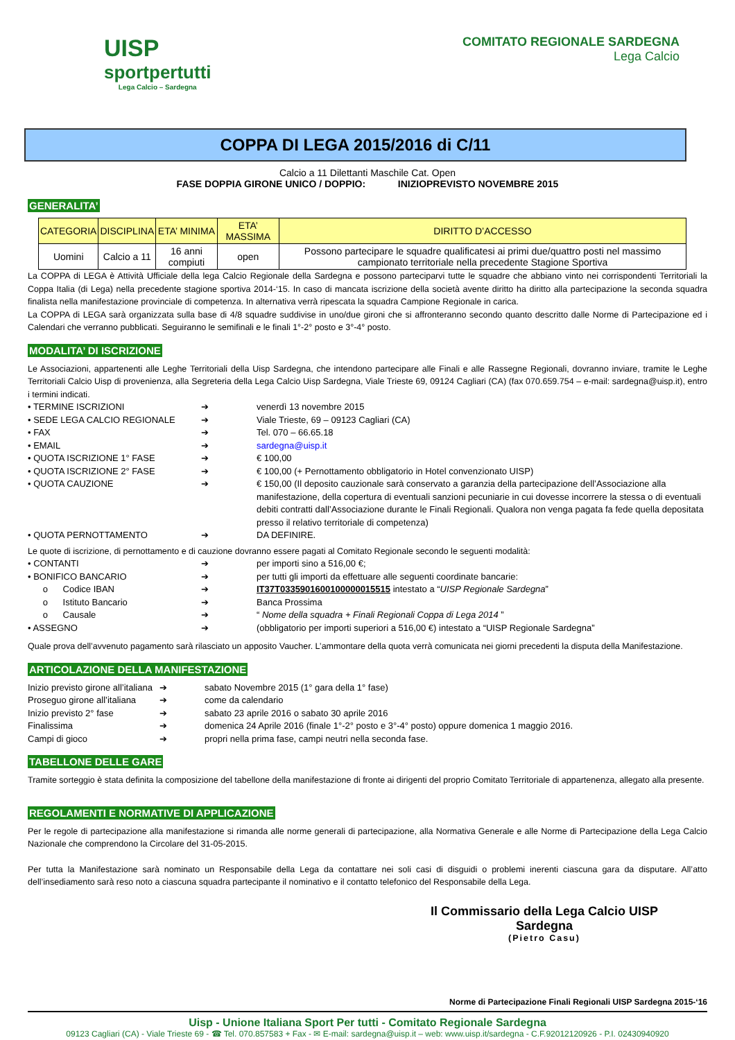UISP
sportpertutti
Lega Calcio – Sardegna
COMITATO REGIONALE SARDEGNA
Lega Calcio
COPPA DI LEGA 2015/2016 di C/11
Calcio a 11 Dilettanti Maschile Cat. Open
FASE DOPPIA GIRONE UNICO / DOPPIO: INIZIOPREVISTO NOVEMBRE 2015
GENERALITA’
| CATEGORIA | DISCIPLINA | ETA’ MINIMA | ETA’ MASSIMA | DIRITTO D’ACCESSO |
| --- | --- | --- | --- | --- |
| Uomini | Calcio a 11 | 16 anni compiuti | open | Possono partecipare le squadre qualificatesi ai primi due/quattro posti nel massimo campionato territoriale nella precedente Stagione Sportiva |
La COPPA di LEGA è Attività Ufficiale della lega Calcio Regionale della Sardegna e possono parteciparvi tutte le squadre che abbiano vinto nei corrispondenti Territoriali la Coppa Italia (di Lega) nella precedente stagione sportiva 2014-‘15. In caso di mancata iscrizione della società avente diritto ha diritto alla partecipazione la seconda squadra finalista nella manifestazione provinciale di competenza. In alternativa verrà ripescata la squadra Campione Regionale in carica.
La COPPA di LEGA sarà organizzata sulla base di 4/8 squadre suddivise in uno/due gironi che si affronteranno secondo quanto descritto dalle Norme di Partecipazione ed i Calendari che verranno pubblicati. Seguiranno le semifinali e le finali 1°-2° posto e 3°-4° posto.
MODALITA’ DI ISCRIZIONE
Le Associazioni, appartenenti alle Leghe Territoriali della Uisp Sardegna, che intendono partecipare alle Finali e alle Rassegne Regionali, dovranno inviare, tramite le Leghe Territoriali Calcio Uisp di provenienza, alla Segreteria della Lega Calcio Uisp Sardegna, Viale Trieste 69, 09124 Cagliari (CA) (fax 070.659.754 – e-mail: sardegna@uisp.it), entro i termini indicati.
| • TERMINE ISCRIZIONI | ➔ | venerdì 13 novembre 2015 |
| • SEDE LEGA CALCIO REGIONALE | ➔ | Viale Trieste, 69 – 09123 Cagliari (CA) |
| • FAX | ➔ | Tel. 070 – 66.65.18 |
| • EMAIL | ➔ | sardegna@uisp.it |
| • QUOTA ISCRIZIONE 1° FASE | ➔ | € 100,00 |
| • QUOTA ISCRIZIONE 2° FASE | ➔ | € 100,00 (+ Pernottamento obbligatorio in Hotel convenzionato UISP) |
| • QUOTA CAUZIONE | ➔ | € 150,00 (Il deposito cauzionale sarà conservato a garanzia della partecipazione dell’Associazione alla manifestazione, della copertura di eventuali sanzioni pecuniarie in cui dovesse incorrere la stessa o di eventuali debiti contratti dall’Associazione durante le Finali Regionali. Qualora non venga pagata fa fede quella depositata presso il relativo territoriale di competenza) |
| • QUOTA PERNOTTAMENTO | ➔ | DA DEFINIRE. |
Le quote di iscrizione, di pernottamento e di cauzione dovranno essere pagati al Comitato Regionale secondo le seguenti modalità:
| • CONTANTI | ➔ | per importi sino a 516,00 €; |
| • BONIFICO BANCARIO | ➔ | per tutti gli importi da effettuare alle seguenti coordinate bancarie: |
| o Codice IBAN | ➔ | IT37T0335901600100000015515 intestato a “ UISP Regionale Sardegna ” |
| o Istituto Bancario | ➔ | Banca Prossima |
| o Causale | ➔ | “ Nome della squadra + Finali Regionali Coppa di Lega 2014 ” |
| • ASSEGNO | ➔ | (obbligatorio per importi superiori a 516,00 €) intestato a “UISP Regionale Sardegna” |
Quale prova dell’avvenuto pagamento sarà rilasciato un apposito Vaucher. L’ammontare della quota verrà comunicata nei giorni precedenti la disputa della Manifestazione.
ARTICOLAZIONE DELLA MANIFESTAZIONE
| Inizio previsto girone all’italiana | ➔ | sabato Novembre 2015 (1° gara della 1° fase) |
| Proseguo girone all’italiana | ➔ | come da calendario |
| Inizio previsto 2° fase | ➔ | sabato 23 aprile 2016 o sabato 30 aprile 2016 |
| Finalissima | ➔ | domenica 24 Aprile 2016 (finale 1°-2° posto e 3°-4° posto) oppure domenica 1 maggio 2016. |
| Campi di gioco | ➔ | propri nella prima fase, campi neutri nella seconda fase. |
TABELLONE DELLE GARE
Tramite sorteggio è stata definita la composizione del tabellone della manifestazione di fronte ai dirigenti del proprio Comitato Territoriale di appartenenza, allegato alla presente.
REGOLAMENTI E NORMATIVE DI APPLICAZIONE
Per le regole di partecipazione alla manifestazione si rimanda alle norme generali di partecipazione, alla Normativa Generale e alle Norme di Partecipazione della Lega Calcio Nazionale che comprendono la Circolare del 31-05-2015.
Per tutta la Manifestazione sarà nominato un Responsabile della Lega da contattare nei soli casi di disguidi o problemi inerenti ciascuna gara da disputare. All’atto dell’insediamento sarà reso noto a ciascuna squadra partecipante il nominativo e il contatto telefonico del Responsabile della Lega.
Il Commissario della Lega Calcio UISP Sardegna
(Pietro Casu)
Norme di Partecipazione Finali Regionali UISP Sardegna 2015-‘16
Uisp - Unione Italiana Sport Per tutti - Comitato Regionale Sardegna
09123 Cagliari (CA) - Viale Trieste 69 - ☎ Tel. 070.857583 + Fax - ✉ E-mail: sardegna@uisp.it – web: www.uisp.it/sardegna - C.F.92012120926 - P.I. 02430940920